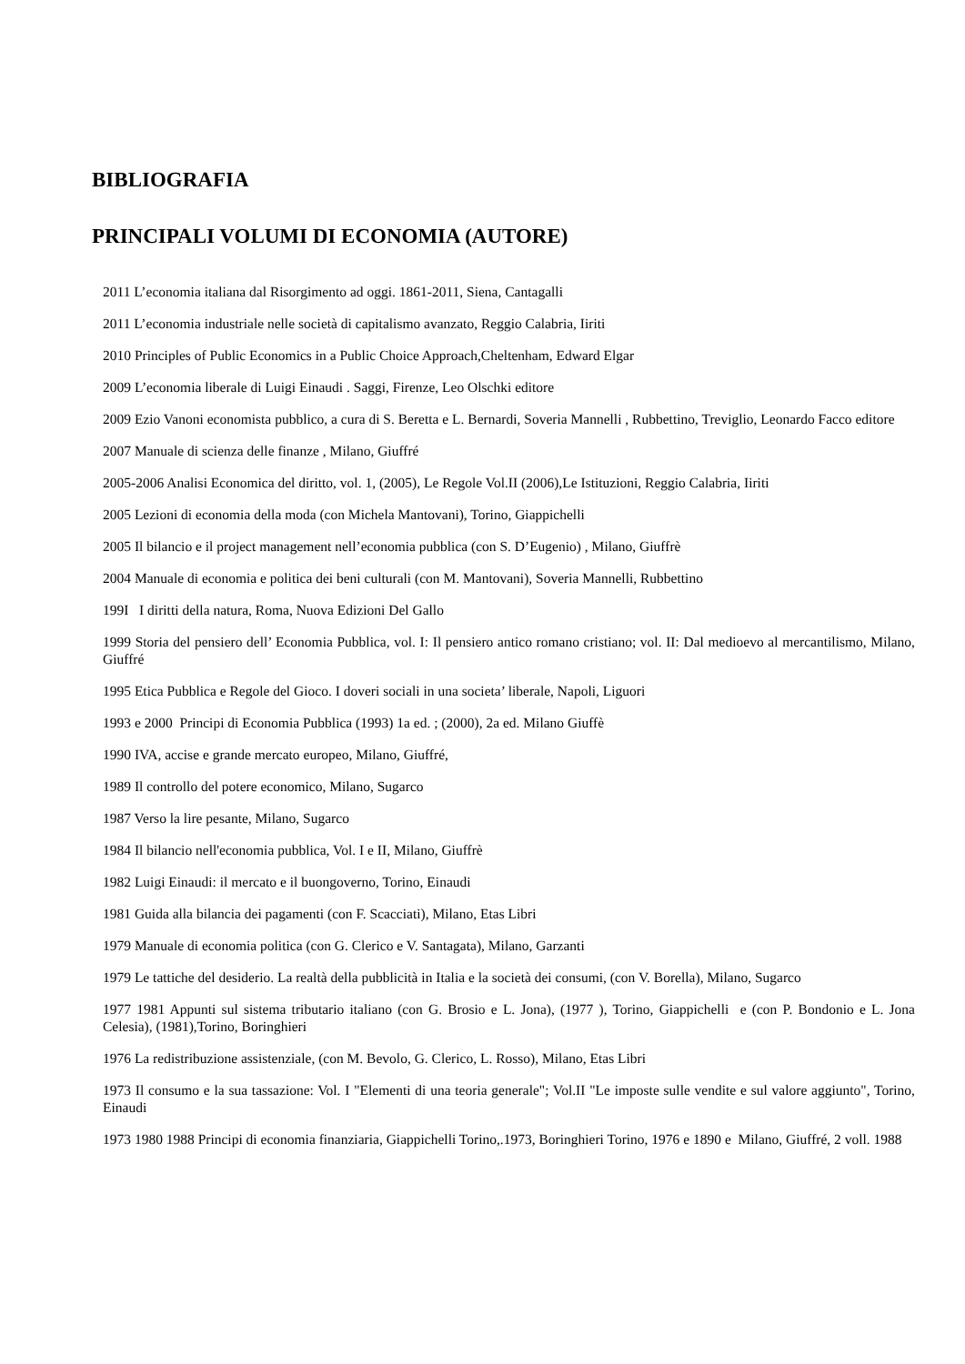BIBLIOGRAFIA
PRINCIPALI VOLUMI DI ECONOMIA (AUTORE)
2011 L’economia italiana dal Risorgimento ad oggi. 1861-2011, Siena, Cantagalli
2011 L’economia industriale nelle società di capitalismo avanzato, Reggio Calabria, Iiriti
2010 Principles of Public Economics in a Public Choice Approach,Cheltenham, Edward Elgar
2009 L’economia liberale di Luigi Einaudi . Saggi, Firenze, Leo Olschki editore
2009 Ezio Vanoni economista pubblico, a cura di S. Beretta e L. Bernardi, Soveria Mannelli , Rubbettino, Treviglio, Leonardo Facco editore
2007 Manuale di scienza delle finanze , Milano, Giuffré
2005-2006 Analisi Economica del diritto, vol. 1, (2005), Le Regole Vol.II (2006),Le Istituzioni, Reggio Calabria, Iiriti
2005 Lezioni di economia della moda (con Michela Mantovani), Torino, Giappichelli
2005 Il bilancio e il project management nell’economia pubblica (con S. D’Eugenio) , Milano, Giuffrè
2004 Manuale di economia e politica dei beni culturali (con M. Mantovani), Soveria Mannelli, Rubbettino
199I I diritti della natura, Roma, Nuova Edizioni Del Gallo
1999 Storia del pensiero dell’ Economia Pubblica, vol. I: Il pensiero antico romano cristiano; vol. II: Dal medioevo al mercantilismo, Milano, Giuffré
1995 Etica Pubblica e Regole del Gioco. I doveri sociali in una societa’ liberale, Napoli, Liguori
1993 e 2000 Principi di Economia Pubblica (1993) 1a ed. ; (2000), 2a ed. Milano Giuffè
1990 IVA, accise e grande mercato europeo, Milano, Giuffré,
1989 Il controllo del potere economico, Milano, Sugarco
1987 Verso la lire pesante, Milano, Sugarco
1984 Il bilancio nell'economia pubblica, Vol. I e II, Milano, Giuffrè
1982 Luigi Einaudi: il mercato e il buongoverno, Torino, Einaudi
1981 Guida alla bilancia dei pagamenti (con F. Scacciati), Milano, Etas Libri
1979 Manuale di economia politica (con G. Clerico e V. Santagata), Milano, Garzanti
1979 Le tattiche del desiderio. La realtà della pubblicità in Italia e la società dei consumi, (con V. Borella), Milano, Sugarco
1977 1981 Appunti sul sistema tributario italiano (con G. Brosio e L. Jona), (1977 ), Torino, Giappichelli e (con P. Bondonio e L. Jona Celesia), (1981),Torino, Boringhieri
1976 La redistribuzione assistenziale, (con M. Bevolo, G. Clerico, L. Rosso), Milano, Etas Libri
1973 Il consumo e la sua tassazione: Vol. I "Elementi di una teoria generale"; Vol.II "Le imposte sulle vendite e sul valore aggiunto", Torino, Einaudi
1973 1980 1988 Principi di economia finanziaria, Giappichelli Torino,.1973, Boringhieri Torino, 1976 e 1890 e Milano, Giuffré, 2 voll. 1988